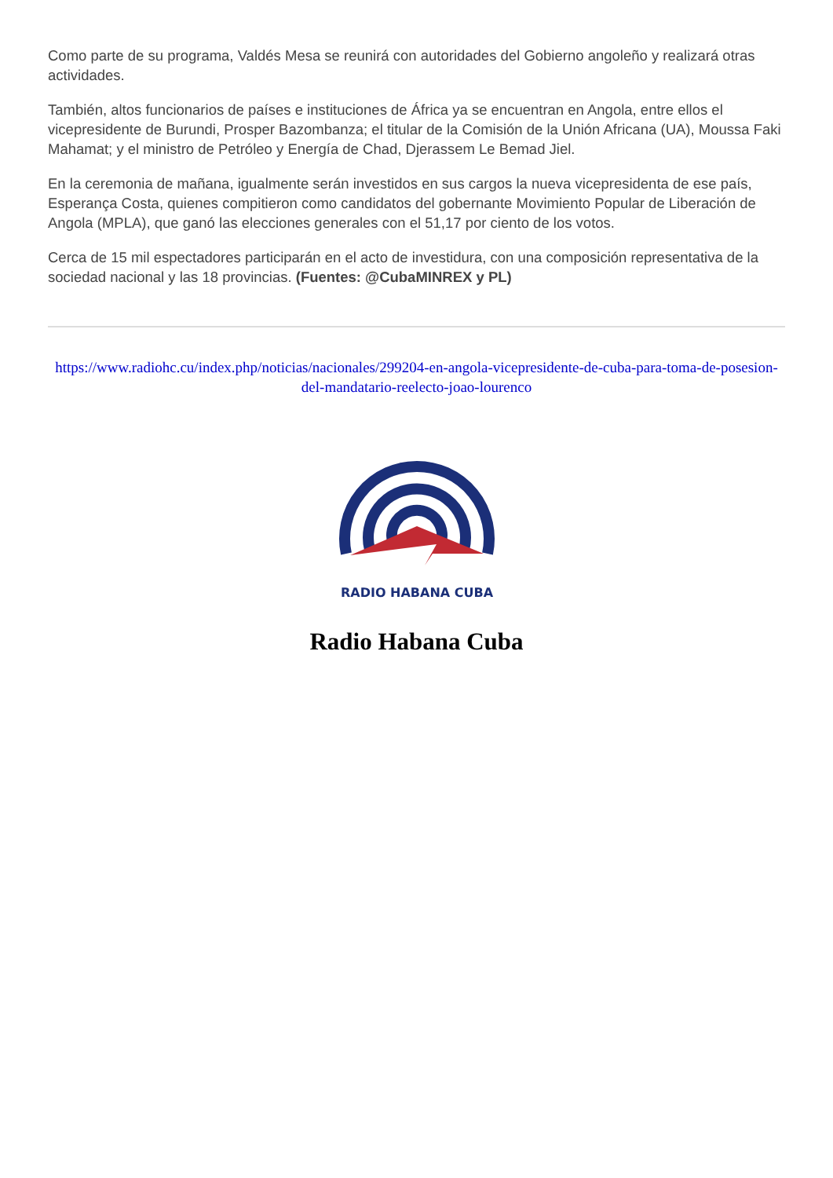Como parte de su programa, Valdés Mesa se reunirá con autoridades del Gobierno angoleño y realizará otras actividades.
También, altos funcionarios de países e instituciones de África ya se encuentran en Angola, entre ellos el vicepresidente de Burundi, Prosper Bazombanza; el titular de la Comisión de la Unión Africana (UA), Moussa Faki Mahamat; y el ministro de Petróleo y Energía de Chad, Djerassem Le Bemad Jiel.
En la ceremonia de mañana, igualmente serán investidos en sus cargos la nueva vicepresidenta de ese país, Esperança Costa, quienes compitieron como candidatos del gobernante Movimiento Popular de Liberación de Angola (MPLA), que ganó las elecciones generales con el 51,17 por ciento de los votos.
Cerca de 15 mil espectadores participarán en el acto de investidura, con una composición representativa de la sociedad nacional y las 18 provincias. (Fuentes: @CubaMINREX y PL)
https://www.radiohc.cu/index.php/noticias/nacionales/299204-en-angola-vicepresidente-de-cuba-para-toma-de-posesion-del-mandatario-reelecto-joao-lourenco
RADIO HABANA CUBA
Radio Habana Cuba